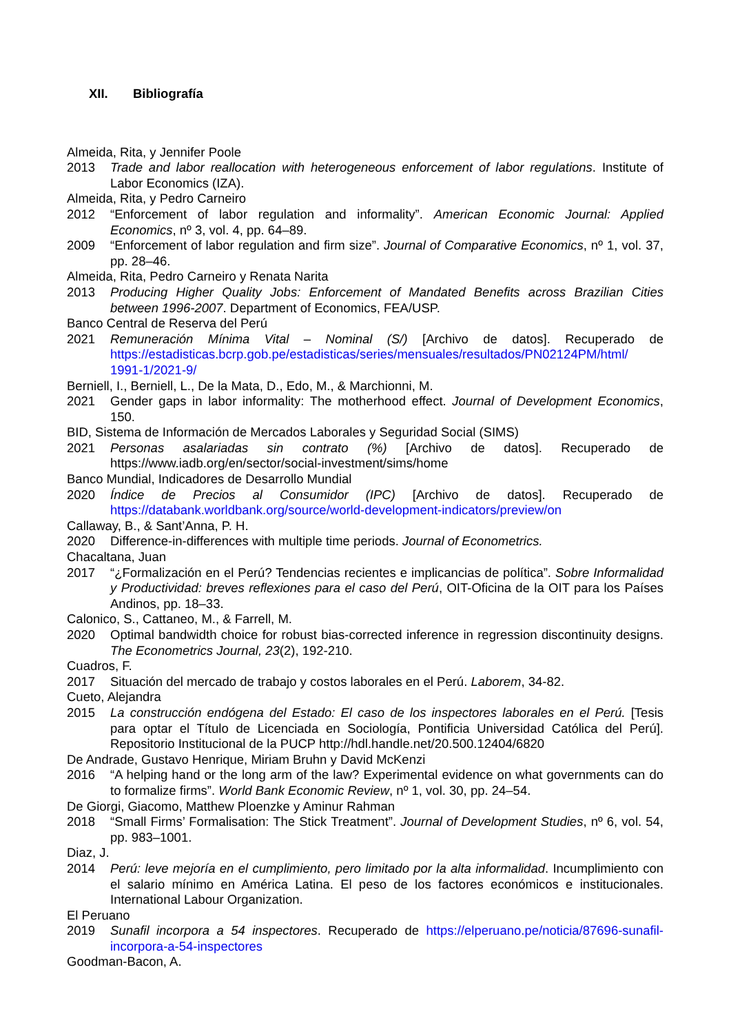XII. Bibliografía
Almeida, Rita, y Jennifer Poole
2013 Trade and labor reallocation with heterogeneous enforcement of labor regulations. Institute of Labor Economics (IZA).
Almeida, Rita, y Pedro Carneiro
2012 “Enforcement of labor regulation and informality”. American Economic Journal: Applied Economics, nº 3, vol. 4, pp. 64–89.
2009 “Enforcement of labor regulation and firm size”. Journal of Comparative Economics, nº 1, vol. 37, pp. 28–46.
Almeida, Rita, Pedro Carneiro y Renata Narita
2013 Producing Higher Quality Jobs: Enforcement of Mandated Benefits across Brazilian Cities between 1996-2007. Department of Economics, FEA/USP.
Banco Central de Reserva del Perú
2021 Remuneración Mínima Vital – Nominal (S/) [Archivo de datos]. Recuperado de https://estadisticas.bcrp.gob.pe/estadisticas/series/mensuales/resultados/PN02124PM/html/ 1991-1/2021-9/
Berniell, I., Berniell, L., De la Mata, D., Edo, M., & Marchionni, M.
2021 Gender gaps in labor informality: The motherhood effect. Journal of Development Economics, 150.
BID, Sistema de Información de Mercados Laborales y Seguridad Social (SIMS)
2021 Personas asalariadas sin contrato (%) [Archivo de datos]. Recuperado de https://www.iadb.org/en/sector/social-investment/sims/home
Banco Mundial, Indicadores de Desarrollo Mundial
2020 Índice de Precios al Consumidor (IPC) [Archivo de datos]. Recuperado de https://databank.worldbank.org/source/world-development-indicators/preview/on
Callaway, B., & Sant’Anna, P. H.
2020 Difference-in-differences with multiple time periods. Journal of Econometrics.
Chacaltana, Juan
2017 “¿Formalización en el Perú? Tendencias recientes e implicancias de política”. Sobre Informalidad y Productividad: breves reflexiones para el caso del Perú, OIT-Oficina de la OIT para los Países Andinos, pp. 18–33.
Calonico, S., Cattaneo, M., & Farrell, M.
2020 Optimal bandwidth choice for robust bias-corrected inference in regression discontinuity designs. The Econometrics Journal, 23(2), 192-210.
Cuadros, F.
2017 Situación del mercado de trabajo y costos laborales en el Perú. Laborem, 34-82.
Cueto, Alejandra
2015 La construcción endógena del Estado: El caso de los inspectores laborales en el Perú. [Tesis para optar el Título de Licenciada en Sociología, Pontificia Universidad Católica del Perú]. Repositorio Institucional de la PUCP http://hdl.handle.net/20.500.12404/6820
De Andrade, Gustavo Henrique, Miriam Bruhn y David McKenzi
2016 “A helping hand or the long arm of the law? Experimental evidence on what governments can do to formalize firms”. World Bank Economic Review, nº 1, vol. 30, pp. 24–54.
De Giorgi, Giacomo, Matthew Ploenzke y Aminur Rahman
2018 “Small Firms’ Formalisation: The Stick Treatment”. Journal of Development Studies, nº 6, vol. 54, pp. 983–1001.
Diaz, J.
2014 Perú: leve mejoría en el cumplimiento, pero limitado por la alta informalidad. Incumplimiento con el salario mínimo en América Latina. El peso de los factores económicos e institucionales. International Labour Organization.
El Peruano
2019 Sunafil incorpora a 54 inspectores. Recuperado de https://elperuano.pe/noticia/87696-sunafil-incorpora-a-54-inspectores
Goodman-Bacon, A.